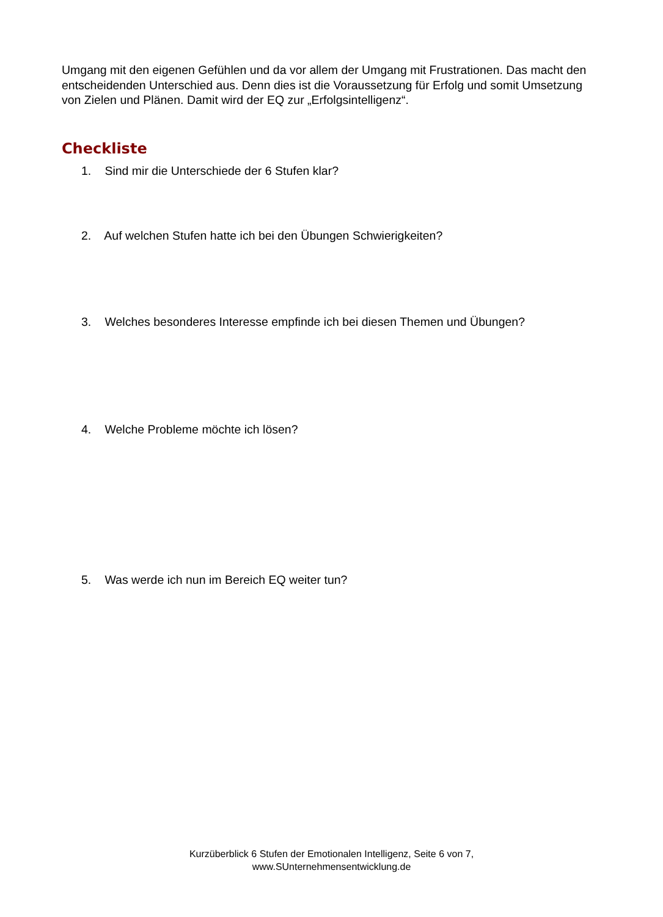Umgang mit den eigenen Gefühlen und da vor allem der Umgang mit Frustrationen. Das macht den entscheidenden Unterschied aus. Denn dies ist die Voraussetzung für Erfolg und somit Umsetzung von Zielen und Plänen. Damit wird der EQ zur „Erfolgsintelligenz“.
Checkliste
1. Sind mir die Unterschiede der 6 Stufen klar?
2. Auf welchen Stufen hatte ich bei den Übungen Schwierigkeiten?
3. Welches besonderes Interesse empfinde ich bei diesen Themen und Übungen?
4. Welche Probleme möchte ich lösen?
5. Was werde ich nun im Bereich EQ weiter tun?
Kurzüberblick 6 Stufen der Emotionalen Intelligenz, Seite 6 von 7,
www.SUnternehmensentwicklung.de